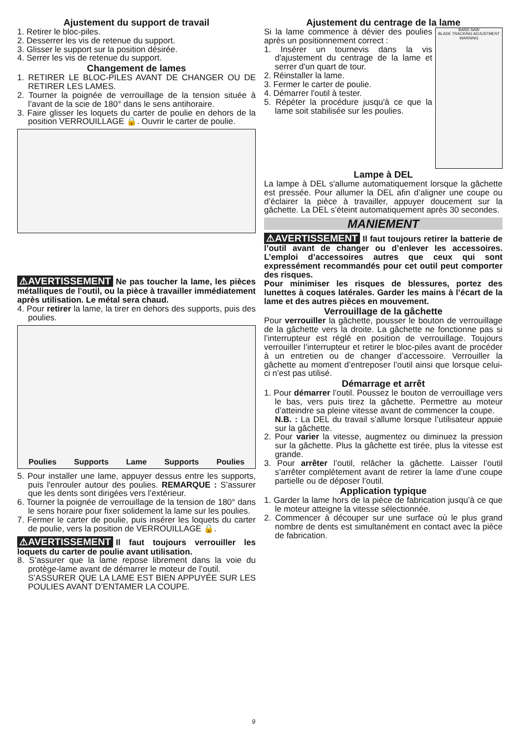Ajustement du support de travail
1. Retirer le bloc-piles.
2. Desserrer les vis de retenue du support.
3. Glisser le support sur la position désirée.
4. Serrer les vis de retenue du support.
Changement de lames
1. RETIRER LE BLOC-PILES AVANT DE CHANGER OU DE RETIRER LES LAMES.
2. Tourner la poignée de verrouillage de la tension située à l’avant de la scie de 180° dans le sens antihoraire.
3. Faire glisser les loquets du carter de poulie en dehors de la position VERROUILLAGE 🔒. Ouvrir le carter de poulie.
⚠AVERTISSEMENT Ne pas toucher la lame, les pièces métalliques de l'outil, ou la pièce à travailler immédiatement après utilisation. Le métal sera chaud.
4. Pour retirer la lame, la tirer en dehors des supports, puis des poulies.
Poulies Supports Lame Supports Poulies
5. Pour installer une lame, appuyer dessus entre les supports, puis l'enrouler autour des poulies. REMARQUE : S’assurer que les dents sont dirigées vers l’extérieur.
6. Tourner la poignée de verrouillage de la tension de 180° dans le sens horaire pour fixer solidement la lame sur les poulies.
7. Fermer le carter de poulie, puis insérer les loquets du carter de poulie, vers la position de VERROUILLAGE 🔒.
⚠AVERTISSEMENT Il faut toujours verrouiller les loquets du carter de poulie avant utilisation.
8. S’assurer que la lame repose librement dans la voie du protège-lame avant de démarrer le moteur de l’outil.
S’ASSURER QUE LA LAME EST BIEN APPUYÉE SUR LES POULIES AVANT D’ENTAMER LA COUPE.
Ajustement du centrage de la lame
Si la lame commence à dévier des poulies après un positionnement correct :
1. Insérer un tournevis dans la vis d'ajustement du centrage de la lame et serrer d'un quart de tour.
2. Réinstaller la lame.
3. Fermer le carter de poulie.
4. Démarrer l'outil à tester.
5. Répéter la procédure jusqu'à ce que la lame soit stabilisée sur les poulies.
BAND SAW
BLADE TRACKING ADJUSTMENT
WARNING
Lampe à DEL
La lampe à DEL s'allume automatiquement lorsque la gâchette est pressée. Pour allumer la DEL afin d’aligner une coupe ou d’éclairer la pièce à travailler, appuyer doucement sur la gâchette. La DEL s’éteint automatiquement après 30 secondes.
MANIEMENT
⚠AVERTISSEMENT Il faut toujours retirer la batterie de l’outil avant de changer ou d’enlever les accessoires. L’emploi d’accessoires autres que ceux qui sont expressément recommandés pour cet outil peut comporter des risques.
Pour minimiser les risques de blessures, portez des lunettes à coques latérales. Garder les mains à l’écart de la lame et des autres pièces en mouvement.
Verrouillage de la gâchette
Pour verrouiller la gâchette, pousser le bouton de verrouillage de la gâchette vers la droite. La gâchette ne fonctionne pas si l’interrupteur est réglé en position de verrouillage. Toujours verrouiller l’interrupteur et retirer le bloc-piles avant de procéder à un entretien ou de changer d’accessoire. Verrouiller la gâchette au moment d’entreposer l’outil ainsi que lorsque celui-ci n’est pas utilisé.
Démarrage et arrêt
1. Pour démarrer l’outil. Poussez le bouton de verrouillage vers le bas, vers puis tirez la gâchette. Permettre au moteur d’atteindre sa pleine vitesse avant de commencer la coupe.
N.B. : La DEL du travail s’allume lorsque l’utilisateur appuie sur la gâchette.
2. Pour varier la vitesse, augmentez ou diminuez la pression sur la gâchette. Plus la gâchette est tirée, plus la vitesse est grande.
3. Pour arrêter l’outil, relâcher la gâchette. Laisser l’outil s’arrêter complètement avant de retirer la lame d’une coupe partielle ou de déposer l’outil.
Application typique
1. Garder la lame hors de la pièce de fabrication jusqu’à ce que le moteur atteigne la vitesse sélectionnée.
2. Commencer à découper sur une surface où le plus grand nombre de dents est simultanément en contact avec la pièce de fabrication.
9